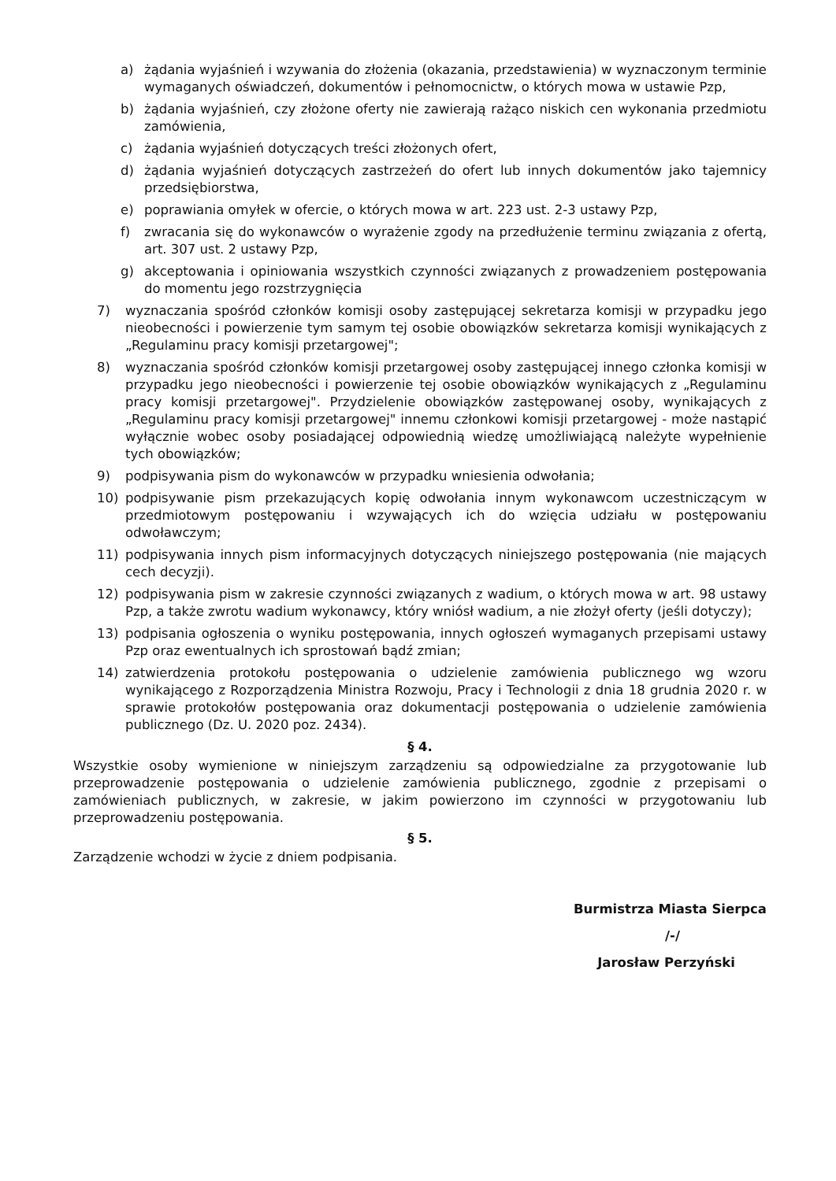a) żądania wyjaśnień i wzywania do złożenia (okazania, przedstawienia) w wyznaczonym terminie wymaganych oświadczeń, dokumentów i pełnomocnictw, o których mowa w ustawie Pzp,
b) żądania wyjaśnień, czy złożone oferty nie zawierają rażąco niskich cen wykonania przedmiotu zamówienia,
c) żądania wyjaśnień dotyczących treści złożonych ofert,
d) żądania wyjaśnień dotyczących zastrzeżeń do ofert lub innych dokumentów jako tajemnicy przedsiębiorstwa,
e) poprawiania omyłek w ofercie, o których mowa w art. 223 ust. 2-3 ustawy Pzp,
f) zwracania się do wykonawców o wyrażenie zgody na przedłużenie terminu związania z ofertą, art. 307 ust. 2 ustawy Pzp,
g) akceptowania i opiniowania wszystkich czynności związanych z prowadzeniem postępowania do momentu jego rozstrzygnięcia
7) wyznaczania spośród członków komisji osoby zastępującej sekretarza komisji w przypadku jego nieobecności i powierzenie tym samym tej osobie obowiązków sekretarza komisji wynikających z „Regulaminu pracy komisji przetargowej";
8) wyznaczania spośród członków komisji przetargowej osoby zastępującej innego członka komisji w przypadku jego nieobecności i powierzenie tej osobie obowiązków wynikających z „Regulaminu pracy komisji przetargowej". Przydzielenie obowiązków zastępowanej osoby, wynikających z „Regulaminu pracy komisji przetargowej" innemu członkowi komisji przetargowej - może nastąpić wyłącznie wobec osoby posiadającej odpowiednią wiedzę umożliwiającą należyte wypełnienie tych obowiązków;
9) podpisywania pism do wykonawców w przypadku wniesienia odwołania;
10) podpisywanie pism przekazujących kopię odwołania innym wykonawcom uczestniczącym w przedmiotowym postępowaniu i wzywających ich do wzięcia udziału w postępowaniu odwoławczym;
11) podpisywania innych pism informacyjnych dotyczących niniejszego postępowania (nie mających cech decyzji).
12) podpisywania pism w zakresie czynności związanych z wadium, o których mowa w art. 98 ustawy Pzp, a także zwrotu wadium wykonawcy, który wniósł wadium, a nie złożył oferty (jeśli dotyczy);
13) podpisania ogłoszenia o wyniku postępowania, innych ogłoszeń wymaganych przepisami ustawy Pzp oraz ewentualnych ich sprostowań bądź zmian;
14) zatwierdzenia protokołu postępowania o udzielenie zamówienia publicznego wg wzoru wynikającego z Rozporządzenia Ministra Rozwoju, Pracy i Technologii z dnia 18 grudnia 2020 r. w sprawie protokołów postępowania oraz dokumentacji postępowania o udzielenie zamówienia publicznego (Dz. U. 2020 poz. 2434).
§ 4.
Wszystkie osoby wymienione w niniejszym zarządzeniu są odpowiedzialne za przygotowanie lub przeprowadzenie postępowania o udzielenie zamówienia publicznego, zgodnie z przepisami o zamówieniach publicznych, w zakresie, w jakim powierzono im czynności w przygotowaniu lub przeprowadzeniu postępowania.
§ 5.
Zarządzenie wchodzi w życie z dniem podpisania.
Burmistrza Miasta Sierpca
/-/
Jarosław Perzyński